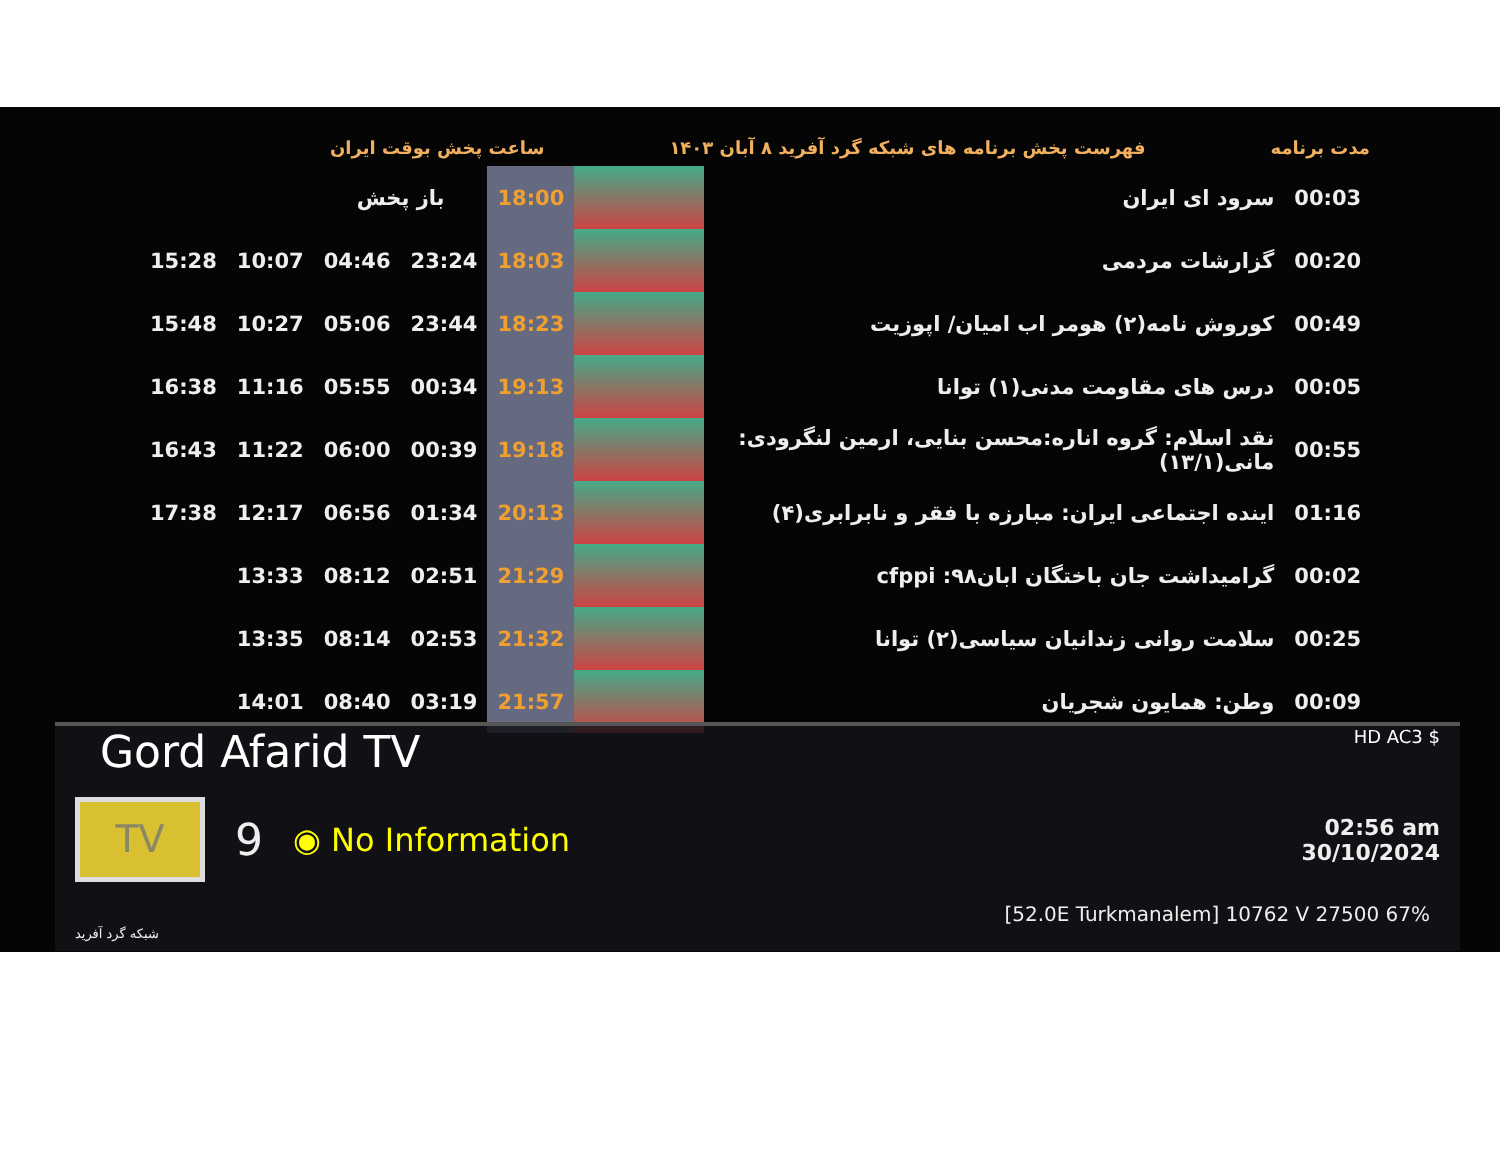ساعت پخش بوقت ایران فهرست پخش برنامه های شبکه گرد آفرید ۸ آبان ۱۴۰۳ مدت برنامه
| | | باز پخش | | 18:00 | | سرود ای ایران | 00:03 |
| 15:28 | 10:07 | 04:46 | 23:24 | 18:03 | | گزارشات مردمی | 00:20 |
| 15:48 | 10:27 | 05:06 | 23:44 | 18:23 | | کوروش نامه(۲) هومر اب امیان/ اپوزیت | 00:49 |
| 16:38 | 11:16 | 05:55 | 00:34 | 19:13 | | درس های مقاومت مدنی(۱) توانا | 00:05 |
| 16:43 | 11:22 | 06:00 | 00:39 | 19:18 | | نقد اسلام: گروه اناره:محسن بنایی، ارمین لنگرودی: مانی(۱۳/۱) | 00:55 |
| 17:38 | 12:17 | 06:56 | 01:34 | 20:13 | | ایندە اجتماعی ایران: مبارزه با فقر و نابرابری(۴) | 01:16 |
| | 13:33 | 08:12 | 02:51 | 21:29 | | گرامیداشت جان باختگان ابان۹۸: cfppi | 00:02 |
| | 13:35 | 08:14 | 02:53 | 21:32 | | سلامت روانی زندانیان سیاسی(۲) توانا | 00:25 |
| | 14:01 | 08:40 | 03:19 | 21:57 | | وطن: همایون شجریان | 00:09 |
Gord Afarid TV HD AC3 $
TV
9 ◉ No Information
02:56 am
30/10/2024
[52.0E Turkmanalem] 10762 V 27500 67%
شبکه گرد آفرید